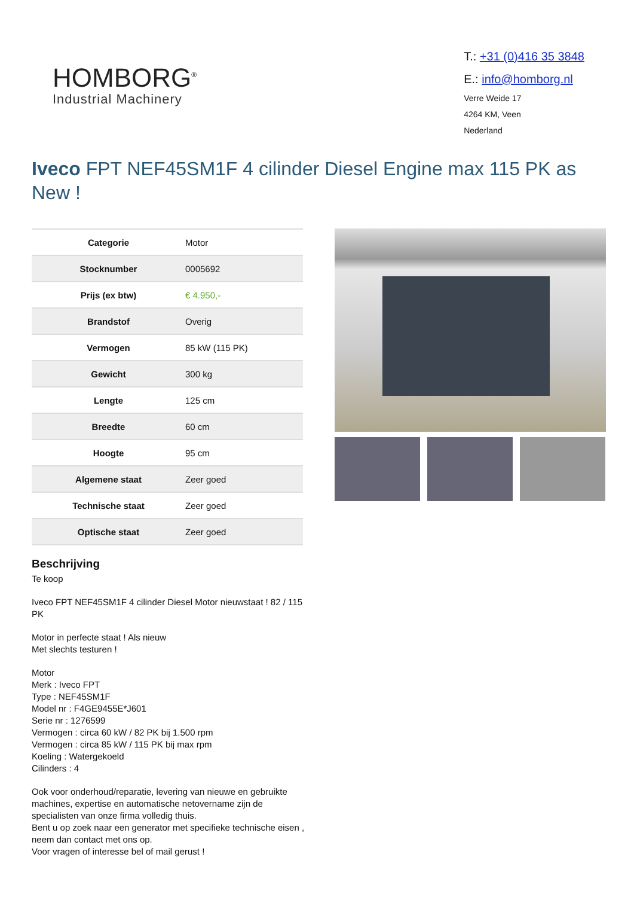HOMBORG<sup>®</sup>
Industrial Machinery
T.: +31 (0)416 35 3848
E.: info@homborg.nl
Verre Weide 17
4264 KM, Veen
Nederland
Iveco FPT NEF45SM1F 4 cilinder Diesel Engine max 115 PK as New !
| Categorie | Motor |
| Stocknumber | 0005692 |
| Prijs (ex btw) | € 4.950,- |
| Brandstof | Overig |
| Vermogen | 85 kW (115 PK) |
| Gewicht | 300 kg |
| Lengte | 125 cm |
| Breedte | 60 cm |
| Hoogte | 95 cm |
| Algemene staat | Zeer goed |
| Technische staat | Zeer goed |
| Optische staat | Zeer goed |
Beschrijving
Te koop
Iveco FPT NEF45SM1F 4 cilinder Diesel Motor nieuwstaat ! 82 / 115 PK
Motor in perfecte staat ! Als nieuw
Met slechts testuren !
Motor
Merk : Iveco FPT
Type : NEF45SM1F
Model nr : F4GE9455E*J601
Serie nr : 1276599
Vermogen : circa 60 kW / 82 PK bij 1.500 rpm
Vermogen : circa 85 kW / 115 PK bij max rpm
Koeling : Watergekoeld
Cilinders : 4
Ook voor onderhoud/reparatie, levering van nieuwe en gebruikte machines, expertise en automatische netovername zijn de specialisten van onze firma volledig thuis.
Bent u op zoek naar een generator met specifieke technische eisen , neem dan contact met ons op.
Voor vragen of interesse bel of mail gerust !